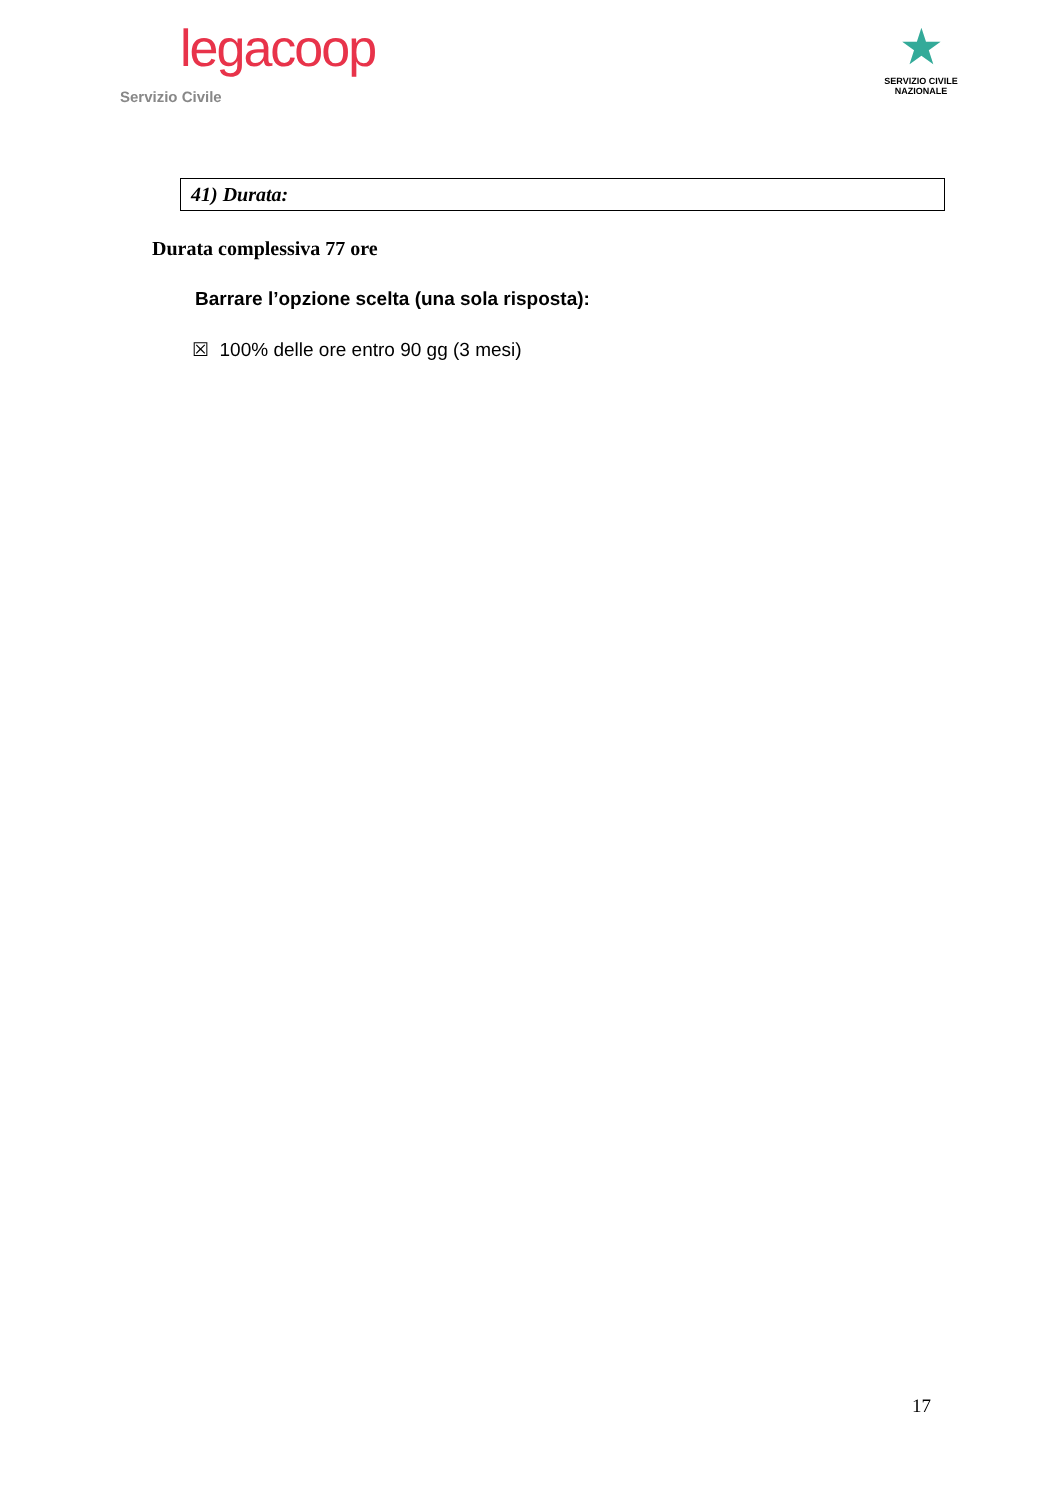legacoop
Servizio Civile
★
SERVIZIO CIVILE NAZIONALE
41) Durata:
Durata complessiva 77 ore
Barrare l’opzione scelta (una sola risposta):
☒ 100% delle ore entro 90 gg (3 mesi)
17